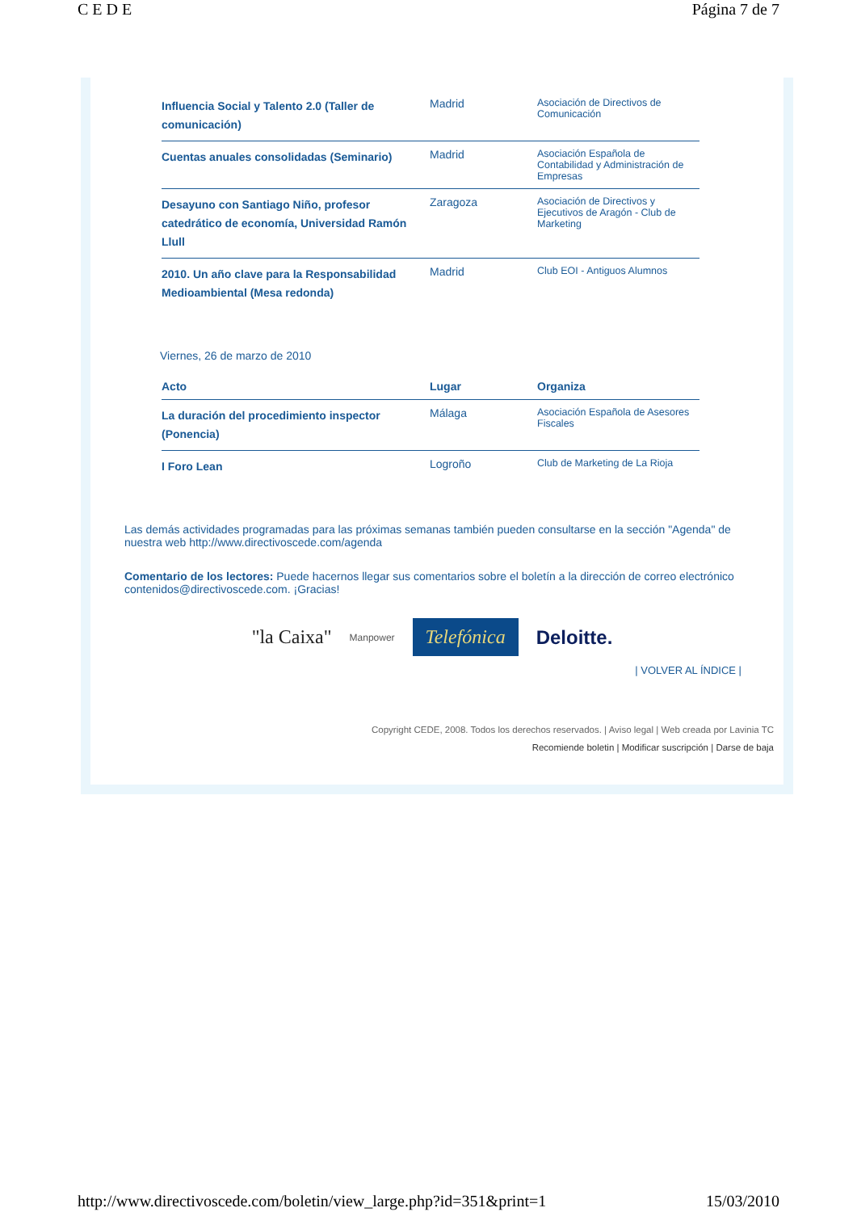C E D E Página 7 de 7
| Influencia Social y Talento 2.0 (Taller de comunicación) | Madrid | Asociación de Directivos de Comunicación |
| Cuentas anuales consolidadas (Seminario) | Madrid | Asociación Española de Contabilidad y Administración de Empresas |
| Desayuno con Santiago Niño, profesor catedrático de economía, Universidad Ramón Llull | Zaragoza | Asociación de Directivos y Ejecutivos de Aragón - Club de Marketing |
| 2010. Un año clave para la Responsabilidad Medioambiental (Mesa redonda) | Madrid | Club EOI - Antiguos Alumnos |
Viernes, 26 de marzo de 2010
| Acto | Lugar | Organiza |
| --- | --- | --- |
| La duración del procedimiento inspector (Ponencia) | Málaga | Asociación Española de Asesores Fiscales |
| I Foro Lean | Logroño | Club de Marketing de La Rioja |
Las demás actividades programadas para las próximas semanas también pueden consultarse en la sección "Agenda" de nuestra web http://www.directivoscede.com/agenda
Comentario de los lectores: Puede hacernos llegar sus comentarios sobre el boletín a la dirección de correo electrónico contenidos@directivoscede.com. ¡Gracias!
"la Caixa" Manpower Telefónica Deloitte.
| VOLVER AL ÍNDICE |
Copyright CEDE, 2008. Todos los derechos reservados. | Aviso legal | Web creada por Lavinia TC
Recomiende boletin | Modificar suscripción | Darse de baja
http://www.directivoscede.com/boletin/view_large.php?id=351&print=1 15/03/2010